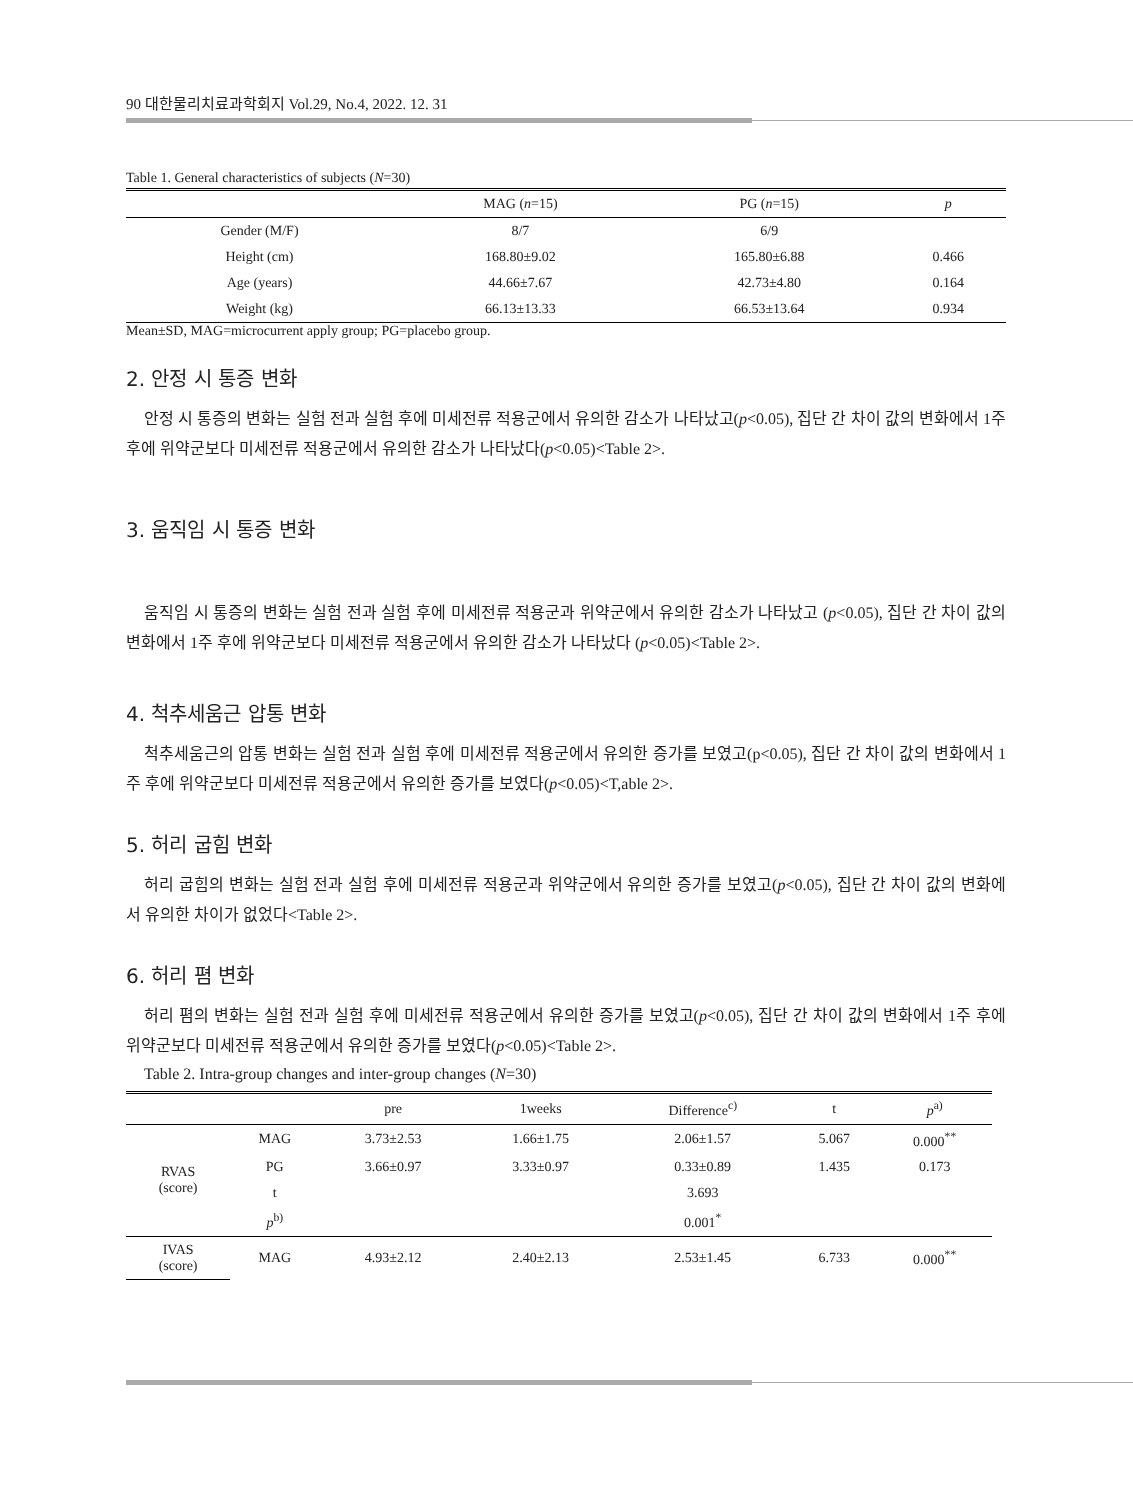90 대한물리치료과학회지 Vol.29, No.4, 2022. 12. 31
Table 1. General characteristics of subjects (N=30)
| | MAG ( n =15) | PG ( n =15) | p |
| --- | --- | --- | --- |
| Gender (M/F) | 8/7 | 6/9 | |
| Height (cm) | 168.80±9.02 | 165.80±6.88 | 0.466 |
| Age (years) | 44.66±7.67 | 42.73±4.80 | 0.164 |
| Weight (kg) | 66.13±13.33 | 66.53±13.64 | 0.934 |
Mean±SD, MAG=microcurrent apply group; PG=placebo group.
2. 안정 시 통증 변화
안정 시 통증의 변화는 실험 전과 실험 후에 미세전류 적용군에서 유의한 감소가 나타났고(p<0.05), 집단 간 차이 값의 변화에서 1주 후에 위약군보다 미세전류 적용군에서 유의한 감소가 나타났다(p<0.05)<Table 2>.
3. 움직임 시 통증 변화
움직임 시 통증의 변화는 실험 전과 실험 후에 미세전류 적용군과 위약군에서 유의한 감소가 나타났고 (p<0.05), 집단 간 차이 값의 변화에서 1주 후에 위약군보다 미세전류 적용군에서 유의한 감소가 나타났다 (p<0.05)<Table 2>.
4. 척추세움근 압통 변화
척추세움근의 압통 변화는 실험 전과 실험 후에 미세전류 적용군에서 유의한 증가를 보였고(p<0.05), 집단 간 차이 값의 변화에서 1주 후에 위약군보다 미세전류 적용군에서 유의한 증가를 보였다(p<0.05)<T,able 2>.
5. 허리 굽힘 변화
허리 굽힘의 변화는 실험 전과 실험 후에 미세전류 적용군과 위약군에서 유의한 증가를 보였고(p<0.05), 집단 간 차이 값의 변화에서 유의한 차이가 없었다<Table 2>.
6. 허리 폄 변화
허리 폄의 변화는 실험 전과 실험 후에 미세전류 적용군에서 유의한 증가를 보였고(p<0.05), 집단 간 차이 값의 변화에서 1주 후에 위약군보다 미세전류 적용군에서 유의한 증가를 보였다(p<0.05)<Table 2>.
Table 2. Intra-group changes and inter-group changes (N=30)
| | | pre | 1weeks | Difference<sup>c)</sup> | t | p<sup>a)</sup> |
| --- | --- | --- | --- | --- | --- | --- |
| RVAS (score) | MAG | 3.73±2.53 | 1.66±1.75 | 2.06±1.57 | 5.067 | 0.000<sup>**</sup> |
| | PG | 3.66±0.97 | 3.33±0.97 | 0.33±0.89 | 1.435 | 0.173 |
| | t | | | 3.693 | | |
| | p<sup>b)</sup> | | | 0.001<sup>*</sup> | | |
| IVAS (score) | MAG | 4.93±2.12 | 2.40±2.13 | 2.53±1.45 | 6.733 | 0.000<sup>**</sup> |